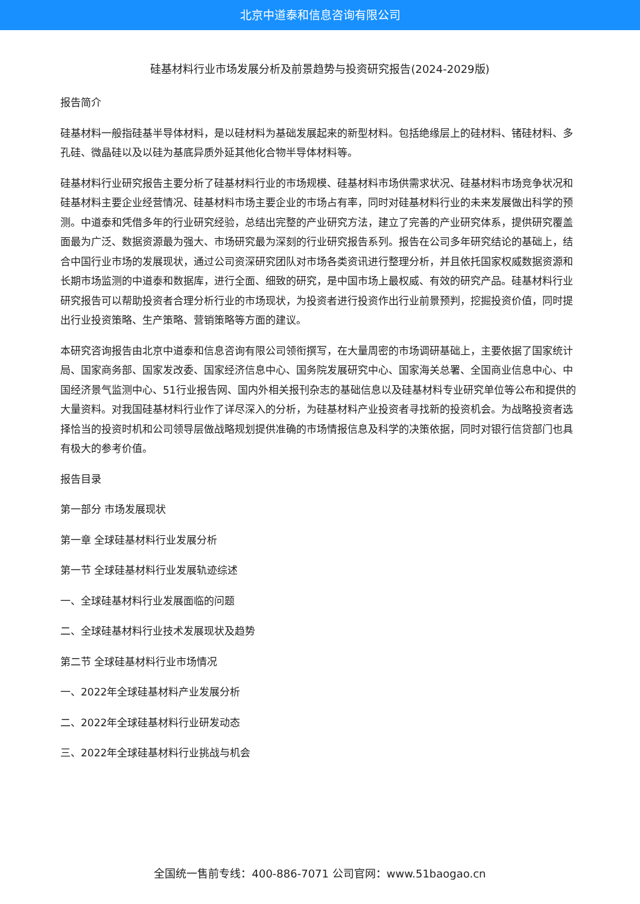北京中道泰和信息咨询有限公司
硅基材料行业市场发展分析及前景趋势与投资研究报告(2024-2029版)
报告简介
硅基材料一般指硅基半导体材料，是以硅材料为基础发展起来的新型材料。包括绝缘层上的硅材料、锗硅材料、多孔硅、微晶硅以及以硅为基底异质外延其他化合物半导体材料等。
硅基材料行业研究报告主要分析了硅基材料行业的市场规模、硅基材料市场供需求状况、硅基材料市场竞争状况和硅基材料主要企业经营情况、硅基材料市场主要企业的市场占有率，同时对硅基材料行业的未来发展做出科学的预测。中道泰和凭借多年的行业研究经验，总结出完整的产业研究方法，建立了完善的产业研究体系，提供研究覆盖面最为广泛、数据资源最为强大、市场研究最为深刻的行业研究报告系列。报告在公司多年研究结论的基础上，结合中国行业市场的发展现状，通过公司资深研究团队对市场各类资讯进行整理分析，并且依托国家权威数据资源和长期市场监测的中道泰和数据库，进行全面、细致的研究，是中国市场上最权威、有效的研究产品。硅基材料行业研究报告可以帮助投资者合理分析行业的市场现状，为投资者进行投资作出行业前景预判，挖掘投资价值，同时提出行业投资策略、生产策略、营销策略等方面的建议。
本研究咨询报告由北京中道泰和信息咨询有限公司领衔撰写，在大量周密的市场调研基础上，主要依据了国家统计局、国家商务部、国家发改委、国家经济信息中心、国务院发展研究中心、国家海关总署、全国商业信息中心、中国经济景气监测中心、51行业报告网、国内外相关报刊杂志的基础信息以及硅基材料专业研究单位等公布和提供的大量资料。对我国硅基材料行业作了详尽深入的分析，为硅基材料产业投资者寻找新的投资机会。为战略投资者选择恰当的投资时机和公司领导层做战略规划提供准确的市场情报信息及科学的决策依据，同时对银行信贷部门也具有极大的参考价值。
报告目录
第一部分 市场发展现状
第一章 全球硅基材料行业发展分析
第一节 全球硅基材料行业发展轨迹综述
一、全球硅基材料行业发展面临的问题
二、全球硅基材料行业技术发展现状及趋势
第二节 全球硅基材料行业市场情况
一、2022年全球硅基材料产业发展分析
二、2022年全球硅基材料行业研发动态
三、2022年全球硅基材料行业挑战与机会
全国统一售前专线：400-886-7071 公司官网：www.51baogao.cn